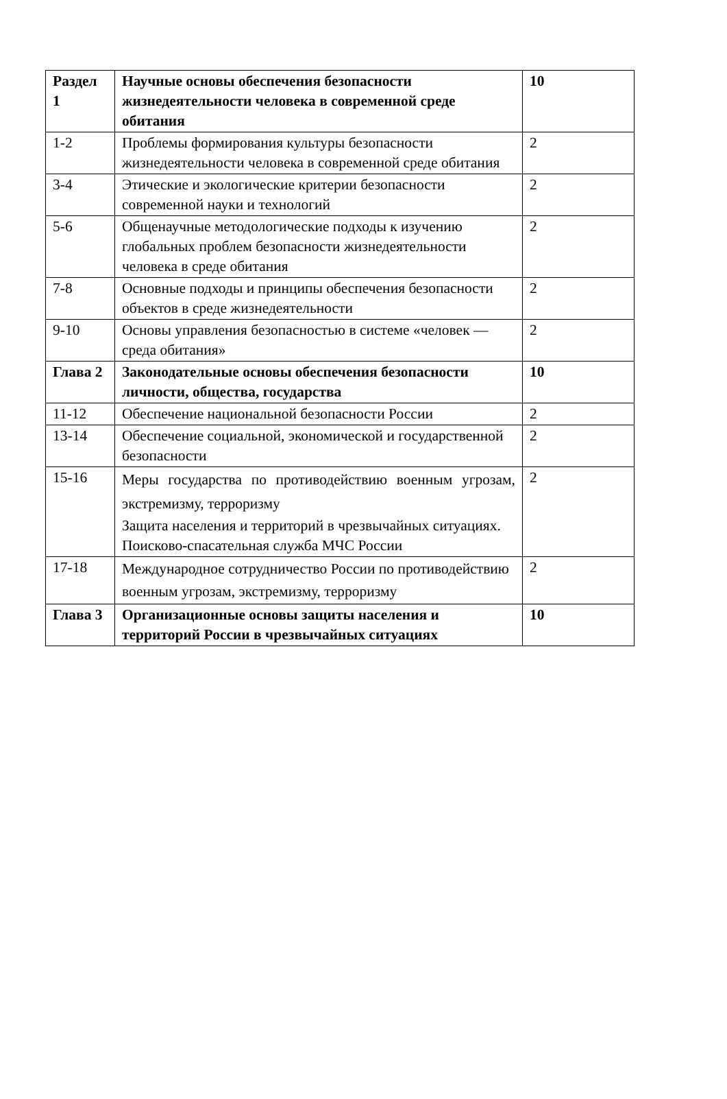| Раздел 1 | Научные основы обеспечения безопасности жизнедеятельности человека в современной среде обитания | 10 |
| 1-2 | Проблемы формирования культуры безопасности жизнедеятельности человека в современной среде обитания | 2 |
| 3-4 | Этические и экологические критерии безопасности современной науки и технологий | 2 |
| 5-6 | Общенаучные методологические подходы к изучению глобальных проблем безопасности жизнедеятельности человека в среде обитания | 2 |
| 7-8 | Основные подходы и принципы обеспечения безопасности объектов в среде жизнедеятельности | 2 |
| 9-10 | Основы управления безопасностью в системе «человек — среда обитания» | 2 |
| Глава 2 | Законодательные основы обеспечения безопасности личности, общества, государства | 10 |
| 11-12 | Обеспечение национальной безопасности России | 2 |
| 13-14 | Обеспечение социальной, экономической и государственной безопасности | 2 |
| 15-16 | Меры государства по противодействию военным угрозам, экстремизму, терроризму Защита населения и территорий в чрезвычайных ситуациях. Поисково-спасательная служба МЧС России | 2 |
| 17-18 | Международное сотрудничество России по противодействию военным угрозам, экстремизму, терроризму | 2 |
| Глава 3 | Организационные основы защиты населения и территорий России в чрезвычайных ситуациях | 10 |